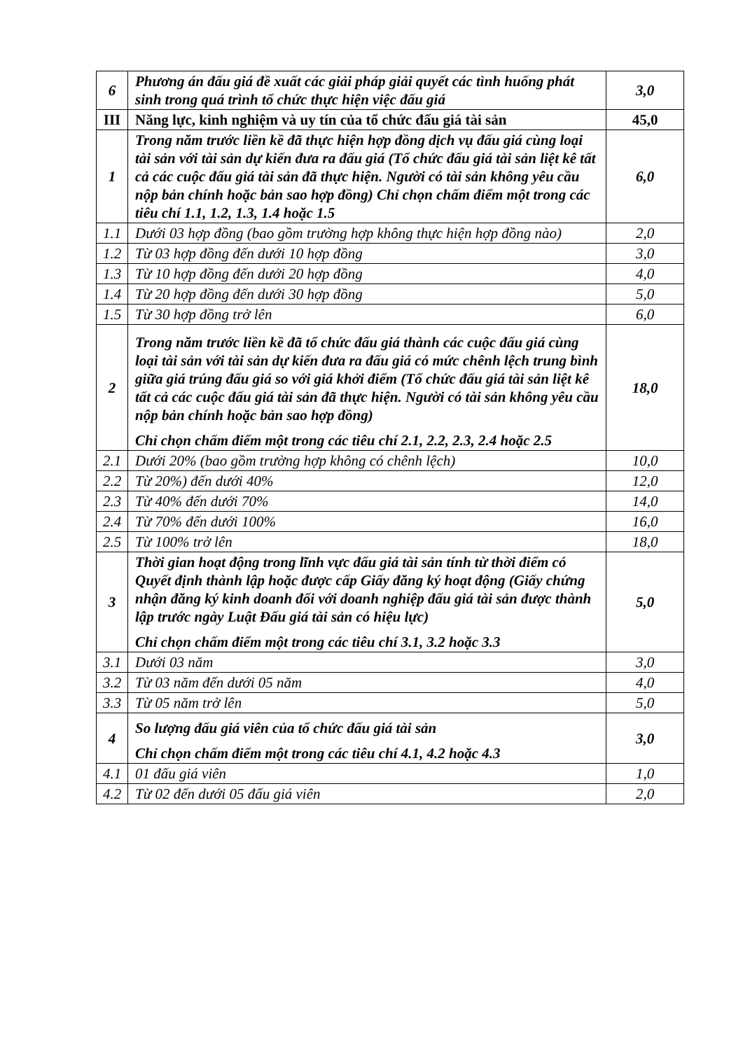| 6 | Phương án đấu giá đề xuất các giải pháp giải quyết các tình huống phát sinh trong quá trình tổ chức thực hiện việc đấu giá | 3,0 |
| III | Năng lực, kinh nghiệm và uy tín của tổ chức đấu giá tài sản | 45,0 |
| 1 | Trong năm trước liền kề đã thực hiện hợp đồng dịch vụ đấu giá cùng loại tài sản với tài sản dự kiến đưa ra đấu giá (Tổ chức đấu giá tài sản liệt kê tất cả các cuộc đấu giá tài sản đã thực hiện. Người có tài sản không yêu cầu nộp bản chính hoặc bản sao hợp đồng) Chỉ chọn chấm điểm một trong các tiêu chí 1.1, 1.2, 1.3, 1.4 hoặc 1.5 | 6,0 |
| 1.1 | Dưới 03 hợp đồng (bao gồm trường hợp không thực hiện hợp đồng nào) | 2,0 |
| 1.2 | Từ 03 hợp đồng đến dưới 10 hợp đồng | 3,0 |
| 1.3 | Từ 10 hợp đồng đến dưới 20 hợp đồng | 4,0 |
| 1.4 | Từ 20 hợp đồng đến dưới 30 hợp đồng | 5,0 |
| 1.5 | Từ 30 hợp đồng trở lên | 6,0 |
| 2 | Trong năm trước liền kề đã tổ chức đấu giá thành các cuộc đấu giá cùng loại tài sản với tài sản dự kiến đưa ra đấu giá có mức chênh lệch trung bình giữa giá trúng đấu giá so với giá khởi điểm (Tổ chức đấu giá tài sản liệt kê tất cả các cuộc đấu giá tài sản đã thực hiện. Người có tài sản không yêu cầu nộp bản chính hoặc bản sao hợp đồng) Chỉ chọn chấm điểm một trong các tiêu chí 2.1, 2.2, 2.3, 2.4 hoặc 2.5 | 18,0 |
| 2.1 | Dưới 20% (bao gồm trường hợp không có chênh lệch) | 10,0 |
| 2.2 | Từ 20%) đến dưới 40% | 12,0 |
| 2.3 | Từ 40% đến dưới 70% | 14,0 |
| 2.4 | Từ 70% đến dưới 100% | 16,0 |
| 2.5 | Từ 100% trở lên | 18,0 |
| 3 | Thời gian hoạt động trong lĩnh vực đấu giá tài sản tính từ thời điểm có Quyết định thành lập hoặc được cấp Giấy đăng ký hoạt động (Giấy chứng nhận đăng ký kinh doanh đối với doanh nghiệp đấu giá tài sản được thành lập trước ngày Luật Đấu giá tài sản có hiệu lực) Chỉ chọn chấm điểm một trong các tiêu chí 3.1, 3.2 hoặc 3.3 | 5,0 |
| 3.1 | Dưới 03 năm | 3,0 |
| 3.2 | Từ 03 năm đến dưới 05 năm | 4,0 |
| 3.3 | Từ 05 năm trở lên | 5,0 |
| 4 | So lượng đấu giá viên của tổ chức đấu giá tài sản Chỉ chọn chấm điểm một trong các tiêu chí 4.1, 4.2 hoặc 4.3 | 3,0 |
| 4.1 | 01 đấu giá viên | 1,0 |
| 4.2 | Từ 02 đến dưới 05 đấu giá viên | 2,0 |